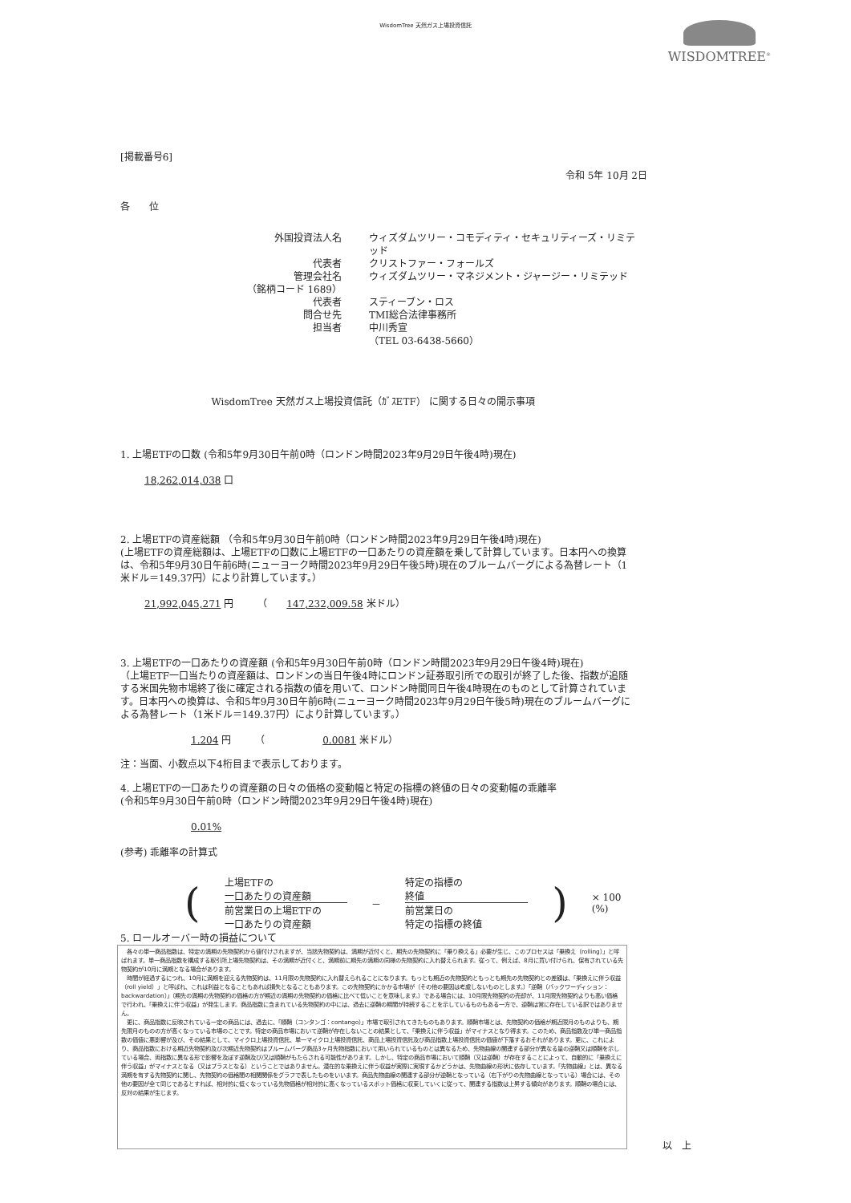WisdomTree 天然ガス上場投資信託
WISDOMTREE<sup>®</sup>
[掲載番号6]
令和 5年 10月 2日
各　　位
外国投資法人名
ウィズダムツリー・コモディティ・セキュリティーズ・リミテッド
代表者
クリストファー・フォールズ
管理会社名
ウィズダムツリー・マネジメント・ジャージー・リミテッド
（銘柄コード 1689）
代表者
スティーブン・ロス
問合せ先
TMI総合法律事務所
担当者
中川秀宣
（TEL 03-6438-5660）
WisdomTree 天然ガス上場投資信託（ｶﾞｽETF） に関する日々の開示事項
1. 上場ETFの口数 (令和5年9月30日午前0時（ロンドン時間2023年9月29日午後4時)現在)
18,262,014,038 口
2. 上場ETFの資産総額 （令和5年9月30日午前0時（ロンドン時間2023年9月29日午後4時)現在)
(上場ETFの資産総額は、上場ETFの口数に上場ETFの一口あたりの資産額を乗して計算しています。日本円への換算は、令和5年9月30日午前6時(ニューヨーク時間2023年9月29日午後5時)現在のブルームバーグによる為替レート（1米ドル＝149.37円）により計算しています。）
21,992,045,271 円　　　（　　147,232,009.58 米ドル）
3. 上場ETFの一口あたりの資産額 (令和5年9月30日午前0時（ロンドン時間2023年9月29日午後4時)現在)
（上場ETF一口当たりの資産額は、ロンドンの当日午後4時にロンドン証券取引所での取引が終了した後、指数が追随する米国先物市場終了後に確定される指数の値を用いて、ロンドン時間同日午後4時現在のものとして計算されています。日本円への換算は、令和5年9月30日午前6時(ニューヨーク時間2023年9月29日午後5時)現在のブルームバーグによる為替レート（1米ドル＝149.37円）により計算しています。）
1.204 円　　　（　　　　　　0.0081 米ドル）
注：当面、小数点以下4桁目まで表示しております。
4. 上場ETFの一口あたりの資産額の日々の価格の変動幅と特定の指標の終値の日々の変動幅の乖離率
(令和5年9月30日午前0時（ロンドン時間2023年9月29日午後4時)現在)
0.01%
(参考) 乖離率の計算式
(
上場ETFの
一口あたりの資産額
前営業日の上場ETFの
一口あたりの資産額
－
特定の指標の
終値
前営業日の
特定の指標の終値
) × 100 (%)
5. ロールオーバー時の損益について
　各々の単一商品指数は、特定の満期の先物契約から値付けされますが、当該先物契約は、満期が近付くと、期先の先物契約に「乗り換える」必要が生じ、このプロセスは「乗換え（rolling）」と呼ばれます。単一商品指数を構成する取引所上場先物契約は、その満期が近付くと、満期前に期先の満期の同様の先物契約に入れ替えられます。従って、例えば、8月に買い付けられ、保有されている先物契約が10月に満期となる場合があります。
　時間が経過するにつれ、10月に満期を迎える先物契約は、11月限の先物契約に入れ替えられることになります。もっとも期近の先物契約ともっとも期先の先物契約との差額は、「乗換えに伴う収益（roll yield）」と呼ばれ、これは利益となることもあれば損失となることもあります。この先物契約にかかる市場が（その他の要因は考慮しないものとします。）「逆鞘（バックワーディション：backwardation）」（期先の満期の先物契約の価格の方が期近の満期の先物契約の価格に比べて低いことを意味します。）である場合には、10月限先物契約の売却が、11月限先物契約よりも高い価格で行われ、「乗換えに伴う収益」が発生します。商品指数に含まれている先物契約の中には、過去に逆鞘の期間が持続することを示しているものもある一方で、逆鞘は常に存在している訳ではありません。
　更に、商品指数に反映されている一定の商品には、過去に、「順鞘（コンタンゴ：contango）」市場で取引されてきたものもあります。順鞘市場とは、先物契約の価格が期近限月のものよりも、期先限月のものの方が高くなっている市場のことです。特定の商品市場において逆鞘が存在しないことの結果として、「乗換えに伴う収益」がマイナスとなり得ます。このため、商品指数及び単一商品指数の価値に悪影響が及び、その結果として、マイクロ上場投資信託、単一マイクロ上場投資信託、商品上場投資信託及び商品指数上場投資信託の価値が下落するおそれがあります。更に、これにより、商品指数における期近先物契約及び次期近先物契約はブルームバーグ商品3ヶ月先物指数において用いられているものとは異なるため、先物曲線の関連する部分が異なる量の逆鞘又は順鞘を示している場合、両指数に異なる形で影響を及ぼす逆鞘及び/又は順鞘がもたらされる可能性があります。しかし、特定の商品市場において順鞘（又は逆鞘）が存在することによって、自動的に「乗換えに伴う収益」がマイナスとなる（又はプラスとなる）ということではありません。潜在的な乗換えに伴う収益が実際に実現するかどうかは、先物曲線の形状に依存しています。「先物曲線」とは、異なる満期を有する先物契約に関し、先物契約の価格間の相関関係をグラフで表したものをいいます。商品先物曲線の関連する部分が逆鞘となっている（右下がりの先物曲線となっている）場合には、その他の要因が全て同じであるとすれば、相対的に低くなっている先物価格が相対的に高くなっているスポット価格に収束していくに従って、関連する指数は上昇する傾向があります。順鞘の場合には、反対の結果が生じます。
以　上